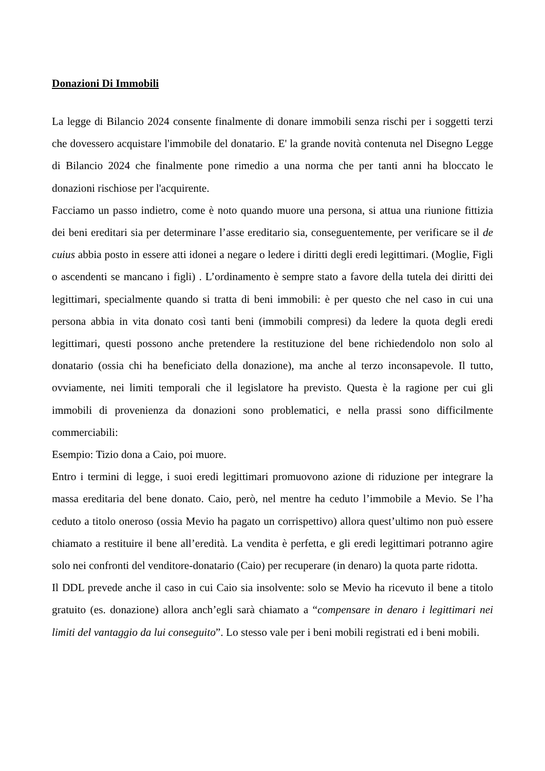Donazioni Di Immobili
La legge di Bilancio 2024 consente finalmente di donare immobili senza rischi per i soggetti terzi che dovessero acquistare l'immobile del donatario. E' la grande novità contenuta nel Disegno Legge di Bilancio 2024 che finalmente pone rimedio a una norma che per tanti anni ha bloccato le donazioni rischiose per l'acquirente.
Facciamo un passo indietro, come è noto quando muore una persona, si attua una riunione fittizia dei beni ereditari sia per determinare l’asse ereditario sia, conseguentemente, per verificare se il de cuius abbia posto in essere atti idonei a negare o ledere i diritti degli eredi legittimari. (Moglie, Figli o ascendenti se mancano i figli) . L’ordinamento è sempre stato a favore della tutela dei diritti dei legittimari, specialmente quando si tratta di beni immobili: è per questo che nel caso in cui una persona abbia in vita donato così tanti beni (immobili compresi) da ledere la quota degli eredi legittimari, questi possono anche pretendere la restituzione del bene richiedendolo non solo al donatario (ossia chi ha beneficiato della donazione), ma anche al terzo inconsapevole. Il tutto, ovviamente, nei limiti temporali che il legislatore ha previsto. Questa è la ragione per cui gli immobili di provenienza da donazioni sono problematici, e nella prassi sono difficilmente commerciabili:
Esempio: Tizio dona a Caio, poi muore.
Entro i termini di legge, i suoi eredi legittimari promuovono azione di riduzione per integrare la massa ereditaria del bene donato. Caio, però, nel mentre ha ceduto l’immobile a Mevio. Se l’ha ceduto a titolo oneroso (ossia Mevio ha pagato un corrispettivo) allora quest’ultimo non può essere chiamato a restituire il bene all’eredità. La vendita è perfetta, e gli eredi legittimari potranno agire solo nei confronti del venditore-donatario (Caio) per recuperare (in denaro) la quota parte ridotta.
Il DDL prevede anche il caso in cui Caio sia insolvente: solo se Mevio ha ricevuto il bene a titolo gratuito (es. donazione) allora anch’egli sarà chiamato a “compensare in denaro i legittimari nei limiti del vantaggio da lui conseguito”. Lo stesso vale per i beni mobili registrati ed i beni mobili.